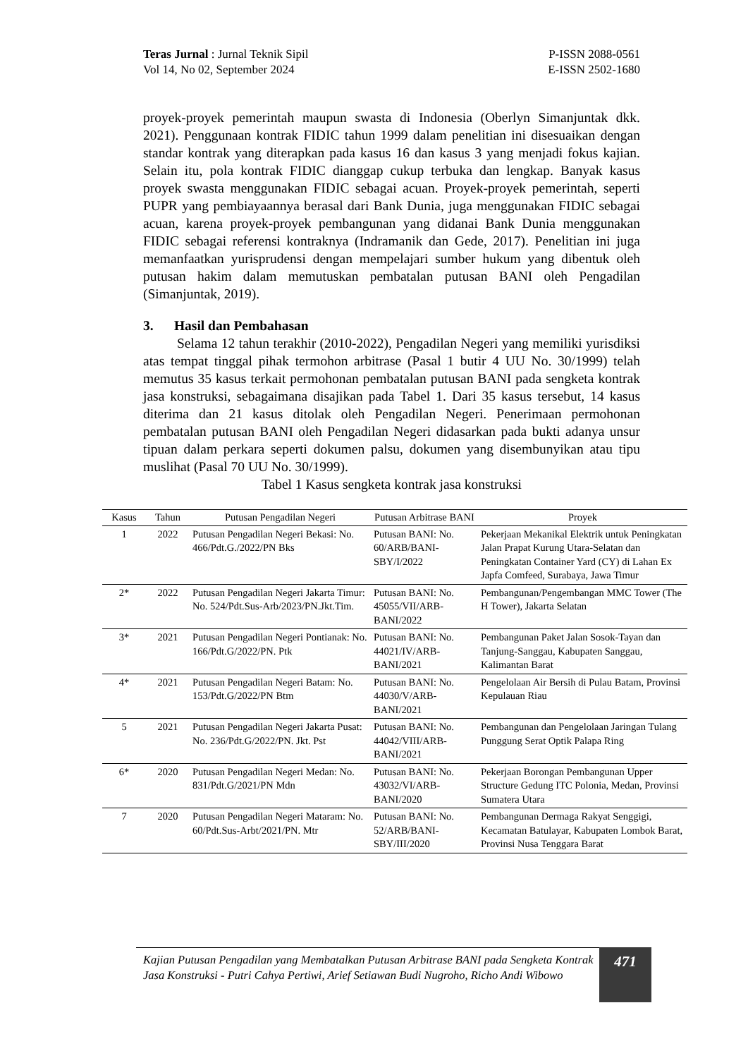Teras Jurnal : Jurnal Teknik Sipil
Vol 14, No 02, September 2024
P-ISSN 2088-0561
E-ISSN 2502-1680
proyek-proyek pemerintah maupun swasta di Indonesia (Oberlyn Simanjuntak dkk. 2021). Penggunaan kontrak FIDIC tahun 1999 dalam penelitian ini disesuaikan dengan standar kontrak yang diterapkan pada kasus 16 dan kasus 3 yang menjadi fokus kajian. Selain itu, pola kontrak FIDIC dianggap cukup terbuka dan lengkap. Banyak kasus proyek swasta menggunakan FIDIC sebagai acuan. Proyek-proyek pemerintah, seperti PUPR yang pembiayaannya berasal dari Bank Dunia, juga menggunakan FIDIC sebagai acuan, karena proyek-proyek pembangunan yang didanai Bank Dunia menggunakan FIDIC sebagai referensi kontraknya (Indramanik dan Gede, 2017). Penelitian ini juga memanfaatkan yurisprudensi dengan mempelajari sumber hukum yang dibentuk oleh putusan hakim dalam memutuskan pembatalan putusan BANI oleh Pengadilan (Simanjuntak, 2019).
3. Hasil dan Pembahasan
Selama 12 tahun terakhir (2010-2022), Pengadilan Negeri yang memiliki yurisdiksi atas tempat tinggal pihak termohon arbitrase (Pasal 1 butir 4 UU No. 30/1999) telah memutus 35 kasus terkait permohonan pembatalan putusan BANI pada sengketa kontrak jasa konstruksi, sebagaimana disajikan pada Tabel 1. Dari 35 kasus tersebut, 14 kasus diterima dan 21 kasus ditolak oleh Pengadilan Negeri. Penerimaan permohonan pembatalan putusan BANI oleh Pengadilan Negeri didasarkan pada bukti adanya unsur tipuan dalam perkara seperti dokumen palsu, dokumen yang disembunyikan atau tipu muslihat (Pasal 70 UU No. 30/1999).
Tabel 1 Kasus sengketa kontrak jasa konstruksi
| Kasus | Tahun | Putusan Pengadilan Negeri | Putusan Arbitrase BANI | Proyek |
| --- | --- | --- | --- | --- |
| 1 | 2022 | Putusan Pengadilan Negeri Bekasi: No. 466/Pdt.G./2022/PN Bks | Putusan BANI: No. 60/ARB/BANI-SBY/I/2022 | Pekerjaan Mekanikal Elektrik untuk Peningkatan Jalan Prapat Kurung Utara-Selatan dan Peningkatan Container Yard (CY) di Lahan Ex Japfa Comfeed, Surabaya, Jawa Timur |
| 2* | 2022 | Putusan Pengadilan Negeri Jakarta Timur: No. 524/Pdt.Sus-Arb/2023/PN.Jkt.Tim. | Putusan BANI: No. 45055/VII/ARB-BANI/2022 | Pembangunan/Pengembangan MMC Tower (The H Tower), Jakarta Selatan |
| 3* | 2021 | Putusan Pengadilan Negeri Pontianak: No. 166/Pdt.G/2022/PN. Ptk | Putusan BANI: No. 44021/IV/ARB-BANI/2021 | Pembangunan Paket Jalan Sosok-Tayan dan Tanjung-Sanggau, Kabupaten Sanggau, Kalimantan Barat |
| 4* | 2021 | Putusan Pengadilan Negeri Batam: No. 153/Pdt.G/2022/PN Btm | Putusan BANI: No. 44030/V/ARB-BANI/2021 | Pengelolaan Air Bersih di Pulau Batam, Provinsi Kepulauan Riau |
| 5 | 2021 | Putusan Pengadilan Negeri Jakarta Pusat: No. 236/Pdt.G/2022/PN. Jkt. Pst | Putusan BANI: No. 44042/VIII/ARB-BANI/2021 | Pembangunan dan Pengelolaan Jaringan Tulang Punggung Serat Optik Palapa Ring |
| 6* | 2020 | Putusan Pengadilan Negeri Medan: No. 831/Pdt.G/2021/PN Mdn | Putusan BANI: No. 43032/VI/ARB-BANI/2020 | Pekerjaan Borongan Pembangunan Upper Structure Gedung ITC Polonia, Medan, Provinsi Sumatera Utara |
| 7 | 2020 | Putusan Pengadilan Negeri Mataram: No. 60/Pdt.Sus-Arbt/2021/PN. Mtr | Putusan BANI: No. 52/ARB/BANI-SBY/III/2020 | Pembangunan Dermaga Rakyat Senggigi, Kecamatan Batulayar, Kabupaten Lombok Barat, Provinsi Nusa Tenggara Barat |
Kajian Putusan Pengadilan yang Membatalkan Putusan Arbitrase BANI pada Sengketa Kontrak Jasa Konstruksi - Putri Cahya Pertiwi, Arief Setiawan Budi Nugroho, Richo Andi Wibowo
471